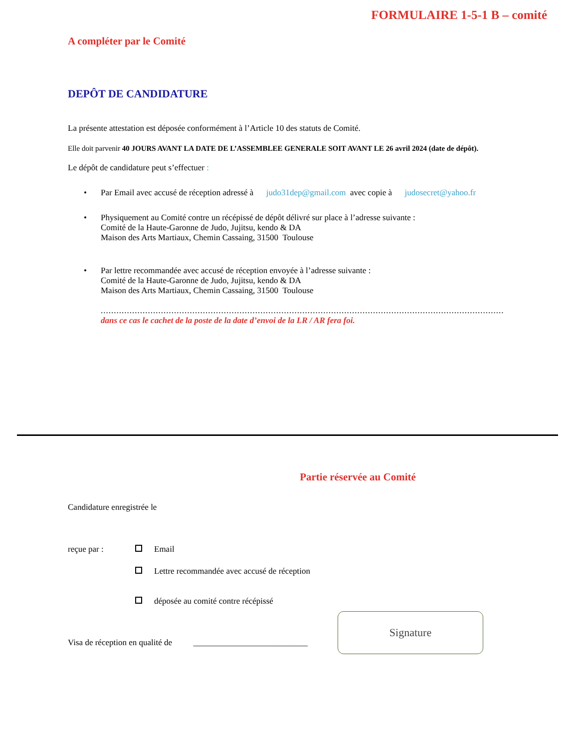FORMULAIRE 1-5-1 B – comité
A compléter par le Comité
DEPÔT DE CANDIDATURE
La présente attestation est déposée conformément à l’Article 10 des statuts de Comité.
Elle doit parvenir 40 JOURS AVANT LA DATE DE L’ASSEMBLEE GENERALE SOIT AVANT LE 26 avril 2024 (date de dépôt).
Le dépôt de candidature peut s’effectuer :
• Par Email avec accusé de réception adressé à judo31dep@gmail.com avec copie à judosecret@yahoo.fr
• Physiquement au Comité contre un récépissé de dépôt délivré sur place à l’adresse suivante :
Comité de la Haute-Garonne de Judo, Jujitsu, kendo & DA
Maison des Arts Martiaux, Chemin Cassaing, 31500 Toulouse
• Par lettre recommandée avec accusé de réception envoyée à l’adresse suivante :
Comité de la Haute-Garonne de Judo, Jujitsu, kendo & DA
Maison des Arts Martiaux, Chemin Cassaing, 31500 Toulouse
..........................................................................................................................................................
dans ce cas le cachet de la poste de la date d’envoi de la LR / AR fera foi.
Partie réservée au Comité
Candidature enregistrée le
reçue par : Email
Lettre recommandée avec accusé de réception
déposée au comité contre récépissé
Visa de réception en qualité de ___________________________
Signature